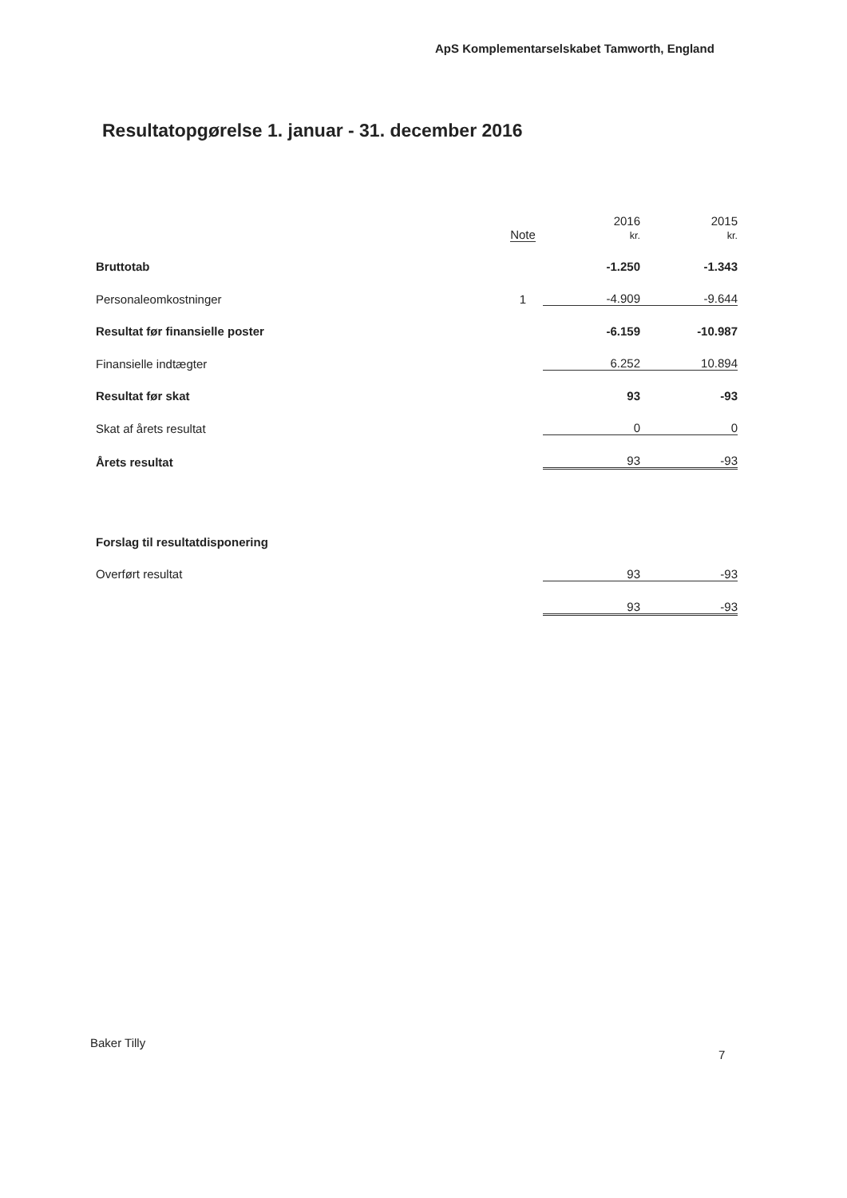ApS Komplementarselskabet Tamworth, England
Resultatopgørelse 1. januar - 31. december 2016
| | Note | 2016 kr. | 2015 kr. |
| --- | --- | --- | --- |
| Bruttotab | | -1.250 | -1.343 |
| Personaleomkostninger | 1 | -4.909 | -9.644 |
| Resultat før finansielle poster | | -6.159 | -10.987 |
| Finansielle indtægter | | 6.252 | 10.894 |
| Resultat før skat | | 93 | -93 |
| Skat af årets resultat | | 0 | 0 |
| Årets resultat | | 93 | -93 |
| Forslag til resultatdisponering | | | |
| Overført resultat | | 93 | -93 |
| | | 93 | -93 |
Baker Tilly
7